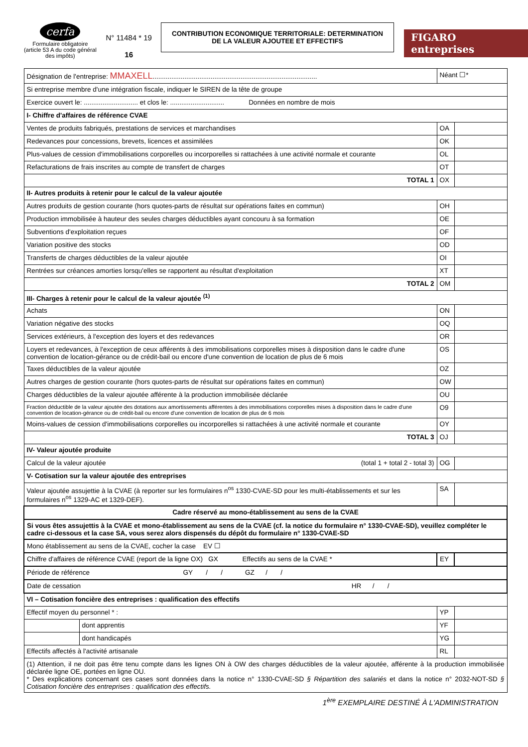cerfa
Formulaire obligatoire (article 53 A du code général des impôts)
N° 11484 * 19
16
CONTRIBUTION ECONOMIQUE TERRITORIALE: DETERMINATION
DE LA VALEUR AJOUTEE ET EFFECTIFS
FIGARO entreprises
| Désignation de l'entreprise: MMAXELL ........................................................................................ | | Néant ☐* | |
| Si entreprise membre d'une intégration fiscale, indiquer le SIREN de la tête de groupe | | | |
| Exercice ouvert le: ............................. et clos le: ............................. Données en nombre de mois | | | |
| I- Chiffre d'affaires de référence CVAE | | | |
| Ventes de produits fabriqués, prestations de services et marchandises | | OA | |
| Redevances pour concessions, brevets, licences et assimilées | | OK | |
| Plus-values de cession d'immobilisations corporelles ou incorporelles si rattachées à une activité normale et courante | | OL | |
| Refacturations de frais inscrites au compte de transfert de charges | | OT | |
| TOTAL 1 | | OX | |
| II- Autres produits à retenir pour le calcul de la valeur ajoutée | | | |
| Autres produits de gestion courante (hors quotes-parts de résultat sur opérations faites en commun) | | OH | |
| Production immobilisée à hauteur des seules charges déductibles ayant concouru à sa formation | | OE | |
| Subventions d'exploitation reçues | | OF | |
| Variation positive des stocks | | OD | |
| Transferts de charges déductibles de la valeur ajoutée | | OI | |
| Rentrées sur créances amorties lorsqu'elles se rapportent au résultat d'exploitation | | XT | |
| TOTAL 2 | | OM | |
| III- Charges à retenir pour le calcul de la valeur ajoutée <sup>(1)</sup> | | | |
| Achats | | ON | |
| Variation négative des stocks | | OQ | |
| Services extérieurs, à l'exception des loyers et des redevances | | OR | |
| Loyers et redevances, à l'exception de ceux afférents à des immobilisations corporelles mises à disposition dans le cadre d'une convention de location-gérance ou de crédit-bail ou encore d'une convention de location de plus de 6 mois | | OS | |
| Taxes déductibles de la valeur ajoutée | | OZ | |
| Autres charges de gestion courante (hors quotes-parts de résultat sur opérations faites en commun) | | OW | |
| Charges déductibles de la valeur ajoutée afférente à la production immobilisée déclarée | | OU | |
| Fraction déductible de la valeur ajoutée des dotations aux amortissements afférentes à des immobilisations corporelles mises à disposition dans le cadre d'une convention de location-gérance ou de crédit-bail ou encore d'une convention de location de plus de 6 mois | | O9 | |
| Moins-values de cession d'immobilisations corporelles ou incorporelles si rattachées à une activité normale et courante | | OY | |
| TOTAL 3 | | OJ | |
| IV- Valeur ajoutée produite | | | |
| Calcul de la valeur ajoutée (total 1 + total 2 - total 3) | | OG | |
| V- Cotisation sur la valeur ajoutée des entreprises | | | |
| Valeur ajoutée assujettie à la CVAE (à reporter sur les formulaires n<sup>os</sup> 1330-CVAE-SD pour les multi-établissements et sur les formulaires n<sup>os</sup> 1329-AC et 1329-DEF). | | SA | |
| Cadre réservé au mono-établissement au sens de la CVAE | | | |
| Si vous êtes assujettis à la CVAE et mono-établissement au sens de la CVAE (cf. la notice du formulaire n° 1330-CVAE-SD), veuillez compléter le cadre ci-dessous et la case SA, vous serez alors dispensés du dépôt du formulaire n° 1330-CVAE-SD | | | |
| Mono établissement au sens de la CVAE, cocher la case EV ☐ | | | |
| Chiffre d'affaires de référence CVAE (report de la ligne OX) GX Effectifs au sens de la CVAE * | | EY | |
| Période de référence GY / / GZ / / | | | |
| Date de cessation HR / / | | | |
| VI – Cotisation foncière des entreprises : qualification des effectifs | | | |
| Effectif moyen du personnel * : | | YP | |
| | dont apprentis | YF | |
| | dont handicapés | YG | |
| Effectifs affectés à l'activité artisanale | | RL | |
| (1) Attention, il ne doit pas être tenu compte dans les lignes ON à OW des charges déductibles de la valeur ajoutée, afférente à la production immobilisée déclarée ligne OE, portées en ligne OU. * Des explications concernant ces cases sont données dans la notice n° 1330-CVAE-SD § Répartition des salariés et dans la notice n° 2032-NOT-SD § Cotisation foncière des entreprises : qualification des effectifs. | | | |
1<sup>ère</sup> EXEMPLAIRE DESTINÉ À L'ADMINISTRATION